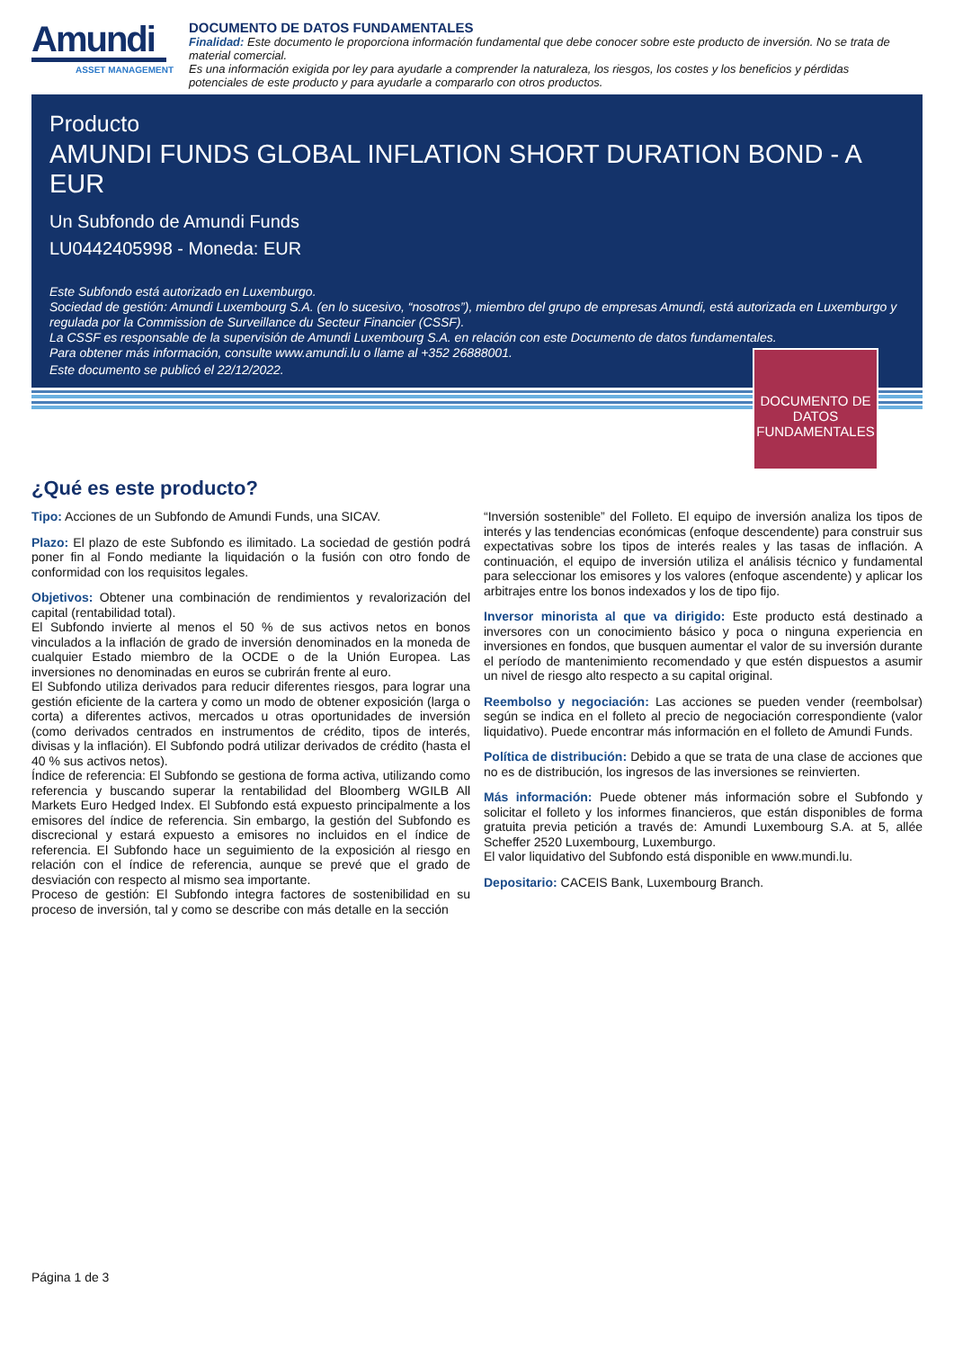Amundi
ASSET MANAGEMENT
DOCUMENTO DE DATOS FUNDAMENTALES
Finalidad: Este documento le proporciona información fundamental que debe conocer sobre este producto de inversión. No se trata de material comercial.
Es una información exigida por ley para ayudarle a comprender la naturaleza, los riesgos, los costes y los beneficios y pérdidas potenciales de este producto y para ayudarle a compararlo con otros productos.
Producto
AMUNDI FUNDS GLOBAL INFLATION SHORT DURATION BOND - A EUR
Un Subfondo de Amundi Funds
LU0442405998 - Moneda: EUR
Este Subfondo está autorizado en Luxemburgo.
Sociedad de gestión: Amundi Luxembourg S.A. (en lo sucesivo, “nosotros”), miembro del grupo de empresas Amundi, está autorizada en Luxemburgo y regulada por la Commission de Surveillance du Secteur Financier (CSSF).
La CSSF es responsable de la supervisión de Amundi Luxembourg S.A. en relación con este Documento de datos fundamentales.
Para obtener más información, consulte www.amundi.lu o llame al +352 26888001.
Este documento se publicó el 22/12/2022.
DOCUMENTO DE DATOS FUNDAMENTALES
¿Qué es este producto?
Tipo: Acciones de un Subfondo de Amundi Funds, una SICAV.
Plazo: El plazo de este Subfondo es ilimitado. La sociedad de gestión podrá poner fin al Fondo mediante la liquidación o la fusión con otro fondo de conformidad con los requisitos legales.
Objetivos: Obtener una combinación de rendimientos y revalorización del capital (rentabilidad total).
El Subfondo invierte al menos el 50 % de sus activos netos en bonos vinculados a la inflación de grado de inversión denominados en la moneda de cualquier Estado miembro de la OCDE o de la Unión Europea. Las inversiones no denominadas en euros se cubrirán frente al euro.
El Subfondo utiliza derivados para reducir diferentes riesgos, para lograr una gestión eficiente de la cartera y como un modo de obtener exposición (larga o corta) a diferentes activos, mercados u otras oportunidades de inversión (como derivados centrados en instrumentos de crédito, tipos de interés, divisas y la inflación). El Subfondo podrá utilizar derivados de crédito (hasta el 40 % sus activos netos).
Índice de referencia: El Subfondo se gestiona de forma activa, utilizando como referencia y buscando superar la rentabilidad del Bloomberg WGILB All Markets Euro Hedged Index. El Subfondo está expuesto principalmente a los emisores del índice de referencia. Sin embargo, la gestión del Subfondo es discrecional y estará expuesto a emisores no incluidos en el índice de referencia. El Subfondo hace un seguimiento de la exposición al riesgo en relación con el índice de referencia, aunque se prevé que el grado de desviación con respecto al mismo sea importante.
Proceso de gestión: El Subfondo integra factores de sostenibilidad en su proceso de inversión, tal y como se describe con más detalle en la sección
“Inversión sostenible” del Folleto. El equipo de inversión analiza los tipos de interés y las tendencias económicas (enfoque descendente) para construir sus expectativas sobre los tipos de interés reales y las tasas de inflación. A continuación, el equipo de inversión utiliza el análisis técnico y fundamental para seleccionar los emisores y los valores (enfoque ascendente) y aplicar los arbitrajes entre los bonos indexados y los de tipo fijo.
Inversor minorista al que va dirigido: Este producto está destinado a inversores con un conocimiento básico y poca o ninguna experiencia en inversiones en fondos, que busquen aumentar el valor de su inversión durante el período de mantenimiento recomendado y que estén dispuestos a asumir un nivel de riesgo alto respecto a su capital original.
Reembolso y negociación: Las acciones se pueden vender (reembolsar) según se indica en el folleto al precio de negociación correspondiente (valor liquidativo). Puede encontrar más información en el folleto de Amundi Funds.
Política de distribución: Debido a que se trata de una clase de acciones que no es de distribución, los ingresos de las inversiones se reinvierten.
Más información: Puede obtener más información sobre el Subfondo y solicitar el folleto y los informes financieros, que están disponibles de forma gratuita previa petición a través de: Amundi Luxembourg S.A. at 5, allée Scheffer 2520 Luxembourg, Luxemburgo.
El valor liquidativo del Subfondo está disponible en www.mundi.lu.
Depositario: CACEIS Bank, Luxembourg Branch.
Página 1 de 3